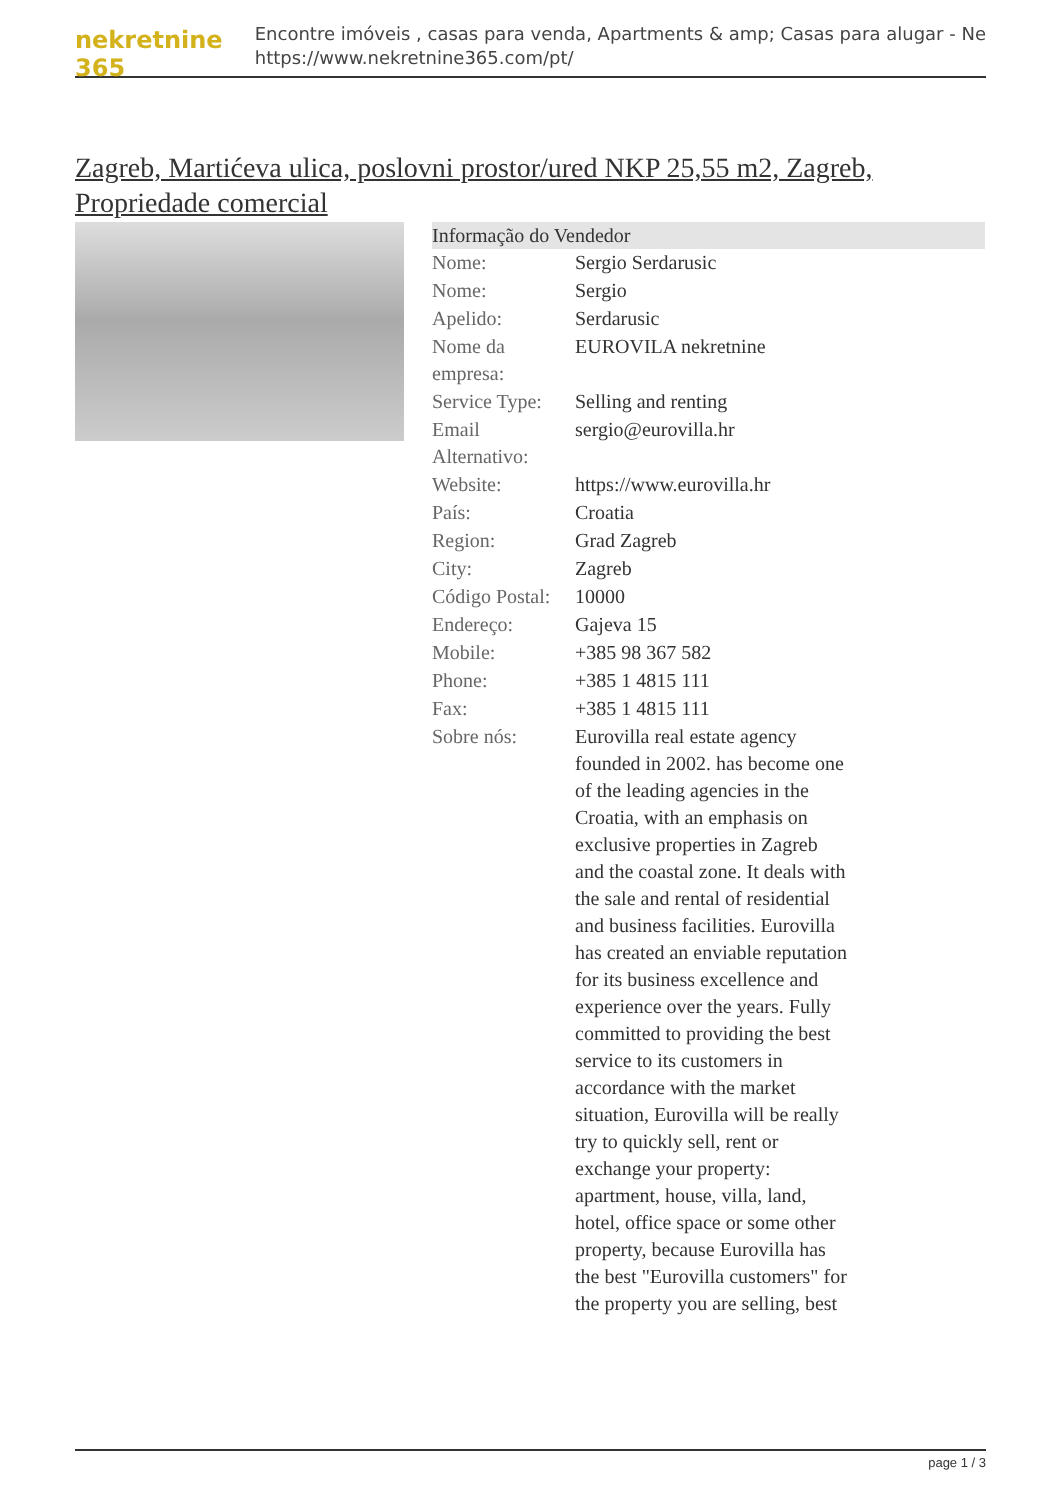nekretnine 365
Encontre imóveis , casas para venda, Apartments & amp; Casas para alugar - Ne
https://www.nekretnine365.com/pt/
Zagreb, Martićeva ulica, poslovni prostor/ured NKP 25,55 m2, Zagreb, Propriedade comercial
| Informação do Vendedor | |
| --- | --- |
| Nome: | Sergio Serdarusic |
| Nome: | Sergio |
| Apelido: | Serdarusic |
| Nome da empresa: | EUROVILA nekretnine |
| Service Type: | Selling and renting |
| Email Alternativo: | sergio@eurovilla.hr |
| Website: | https://www.eurovilla.hr |
| País: | Croatia |
| Region: | Grad Zagreb |
| City: | Zagreb |
| Código Postal: | 10000 |
| Endereço: | Gajeva 15 |
| Mobile: | +385 98 367 582 |
| Phone: | +385 1 4815 111 |
| Fax: | +385 1 4815 111 |
| Sobre nós: | Eurovilla real estate agency founded in 2002. has become one of the leading agencies in the Croatia, with an emphasis on exclusive properties in Zagreb and the coastal zone. It deals with the sale and rental of residential and business facilities. Eurovilla has created an enviable reputation for its business excellence and experience over the years. Fully committed to providing the best service to its customers in accordance with the market situation, Eurovilla will be really try to quickly sell, rent or exchange your property: apartment, house, villa, land, hotel, office space or some other property, because Eurovilla has the best "Eurovilla customers" for the property you are selling, best |
page 1 / 3